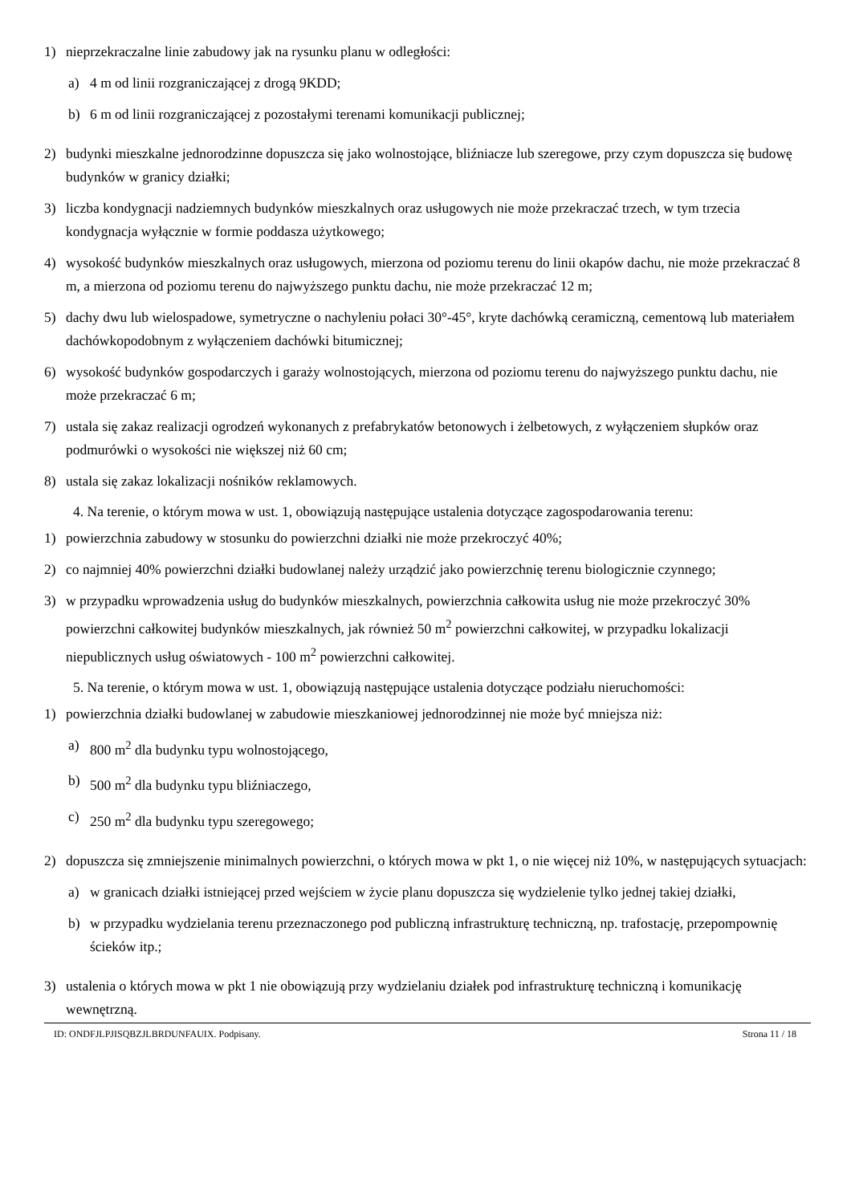1) nieprzekraczalne linie zabudowy jak na rysunku planu w odległości:
a) 4 m od linii rozgraniczającej z drogą 9KDD;
b) 6 m od linii rozgraniczającej z pozostałymi terenami komunikacji publicznej;
2) budynki mieszkalne jednorodzinne dopuszcza się jako wolnostojące, bliźniacze lub szeregowe, przy czym dopuszcza się budowę budynków w granicy działki;
3) liczba kondygnacji nadziemnych budynków mieszkalnych oraz usługowych nie może przekraczać trzech, w tym trzecia kondygnacja wyłącznie w formie poddasza użytkowego;
4) wysokość budynków mieszkalnych oraz usługowych, mierzona od poziomu terenu do linii okapów dachu, nie może przekraczać 8 m, a mierzona od poziomu terenu do najwyższego punktu dachu, nie może przekraczać 12 m;
5) dachy dwu lub wielospadowe, symetryczne o nachyleniu połaci 30°-45°, kryte dachówką ceramiczną, cementową lub materiałem dachówkopodobnym z wyłączeniem dachówki bitumicznej;
6) wysokość budynków gospodarczych i garaży wolnostojących, mierzona od poziomu terenu do najwyższego punktu dachu, nie może przekraczać 6 m;
7) ustala się zakaz realizacji ogrodzeń wykonanych z prefabrykatów betonowych i żelbetowych, z wyłączeniem słupków oraz podmurówki o wysokości nie większej niż 60 cm;
8) ustala się zakaz lokalizacji nośników reklamowych.
4. Na terenie, o którym mowa w ust. 1, obowiązują następujące ustalenia dotyczące zagospodarowania terenu:
1) powierzchnia zabudowy w stosunku do powierzchni działki nie może przekroczyć 40%;
2) co najmniej 40% powierzchni działki budowlanej należy urządzić jako powierzchnię terenu biologicznie czynnego;
3) w przypadku wprowadzenia usług do budynków mieszkalnych, powierzchnia całkowita usług nie może przekroczyć 30% powierzchni całkowitej budynków mieszkalnych, jak również 50 m<sup>2</sup> powierzchni całkowitej, w przypadku lokalizacji niepublicznych usług oświatowych - 100 m<sup>2</sup> powierzchni całkowitej.
5. Na terenie, o którym mowa w ust. 1, obowiązują następujące ustalenia dotyczące podziału nieruchomości:
1) powierzchnia działki budowlanej w zabudowie mieszkaniowej jednorodzinnej nie może być mniejsza niż:
a) 800 m<sup>2</sup> dla budynku typu wolnostojącego,
b) 500 m<sup>2</sup> dla budynku typu bliźniaczego,
c) 250 m<sup>2</sup> dla budynku typu szeregowego;
2) dopuszcza się zmniejszenie minimalnych powierzchni, o których mowa w pkt 1, o nie więcej niż 10%, w następujących sytuacjach:
a) w granicach działki istniejącej przed wejściem w życie planu dopuszcza się wydzielenie tylko jednej takiej działki,
b) w przypadku wydzielania terenu przeznaczonego pod publiczną infrastrukturę techniczną, np. trafostację, przepompownię ścieków itp.;
3) ustalenia o których mowa w pkt 1 nie obowiązują przy wydzielaniu działek pod infrastrukturę techniczną i komunikację wewnętrzną.
ID: ONDFJLPJISQBZJLBRDUNFAUIX. Podpisany. Strona 11 / 18